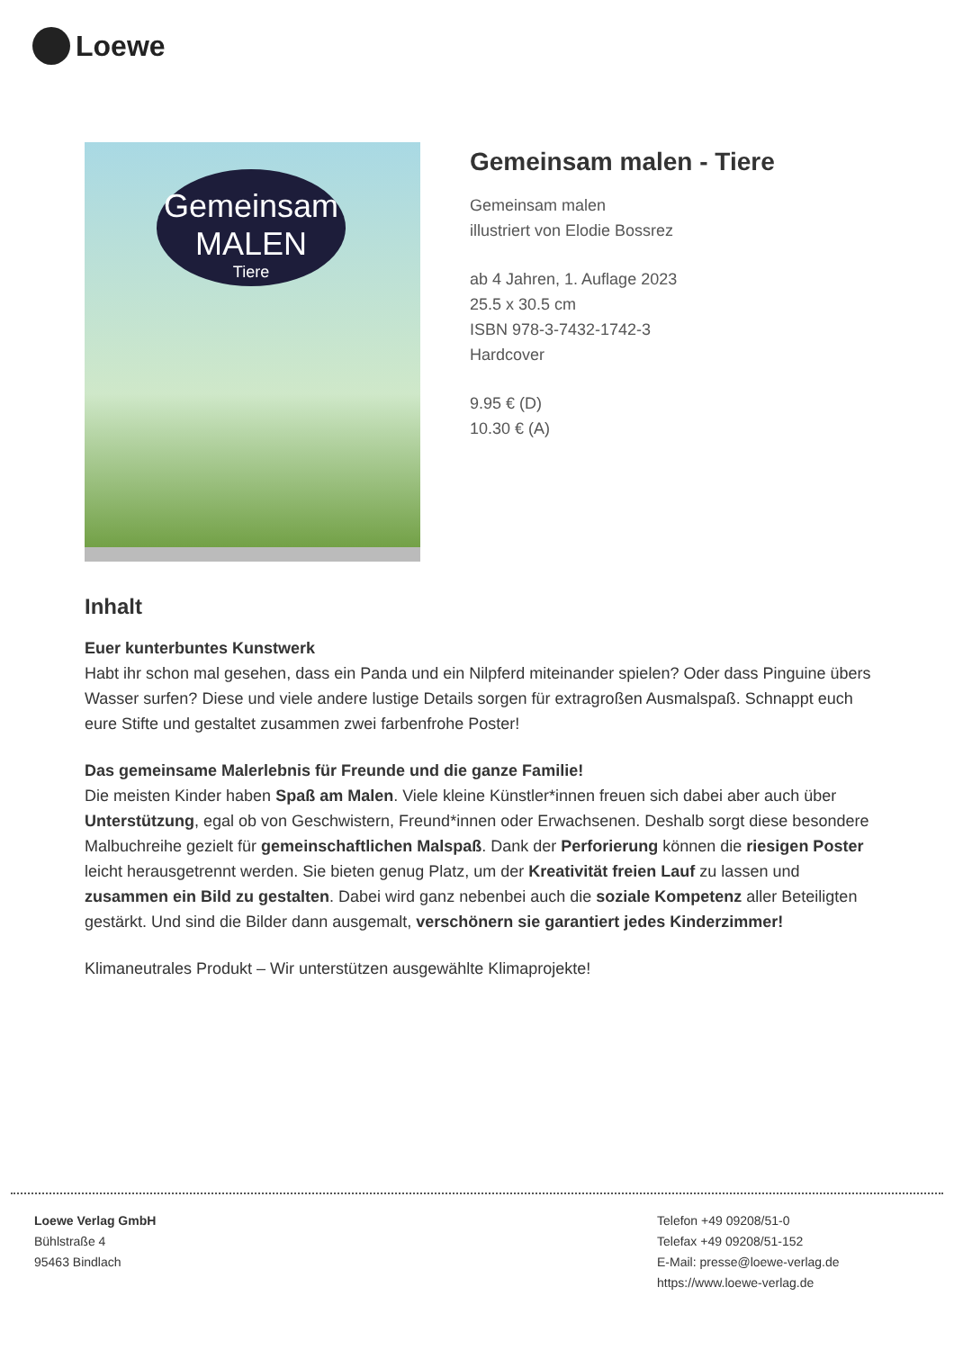Loewe
Gemeinsam
MALEN
Tiere
Gemeinsam malen - Tiere
Gemeinsam malen
illustriert von Elodie Bossrez
ab 4 Jahren, 1. Auflage 2023
25.5 x 30.5 cm
ISBN 978-3-7432-1742-3
Hardcover
9.95 € (D)
10.30 € (A)
Inhalt
Euer kunterbuntes Kunstwerk
Habt ihr schon mal gesehen, dass ein Panda und ein Nilpferd miteinander spielen? Oder dass Pinguine übers Wasser surfen? Diese und viele andere lustige Details sorgen für extragroßen Ausmalspaß. Schnappt euch eure Stifte und gestaltet zusammen zwei farbenfrohe Poster!
Das gemeinsame Malerlebnis für Freunde und die ganze Familie!
Die meisten Kinder haben Spaß am Malen. Viele kleine Künstler*innen freuen sich dabei aber auch über Unterstützung, egal ob von Geschwistern, Freund*innen oder Erwachsenen. Deshalb sorgt diese besondere Malbuchreihe gezielt für gemeinschaftlichen Malspaß. Dank der Perforierung können die riesigen Poster leicht herausgetrennt werden. Sie bieten genug Platz, um der Kreativität freien Lauf zu lassen und zusammen ein Bild zu gestalten. Dabei wird ganz nebenbei auch die soziale Kompetenz aller Beteiligten gestärkt. Und sind die Bilder dann ausgemalt, verschönern sie garantiert jedes Kinderzimmer!
Klimaneutrales Produkt – Wir unterstützen ausgewählte Klimaprojekte!
Loewe Verlag GmbH
Bühlstraße 4
95463 Bindlach
Telefon +49 09208/51-0
Telefax +49 09208/51-152
E-Mail: presse@loewe-verlag.de
https://www.loewe-verlag.de